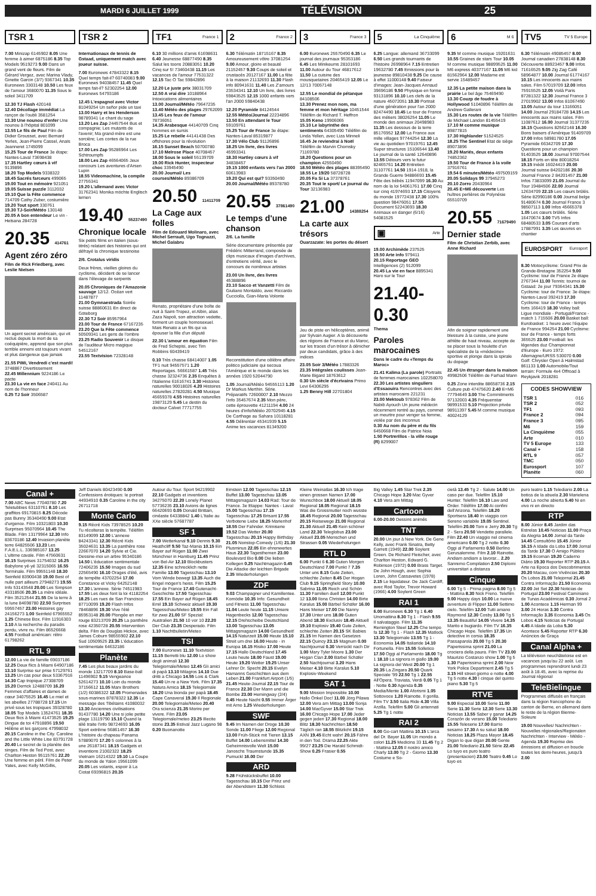MARDI 6 JUILLET 1999 TÉLÉVISION 25
TSR 1
7.00 Minizap 6145902 8.05 Une femme à aimer 6875186 8.35 Top Models 9519273 9.00 Dans un grand vent de fleurs. Film de Gérard Vergez, avec Marina Vlady, Ginette Garcin (3/7) 9367341 10.35 Euronews 3303148 10.50 Les feux de l'amour 3680070 11.35 Sous le soleil 3411709
12.30 TJ Flash 420148
12.40 Décollage immédiat La rançon de l'oubli 3581254
13.30 Une nounou d'enfer Une nounou à l'hôpital 801099
13.55 Le fils de Paul Film de Didier Grousset, avec Bernard Yerles, Jean-Pierre Cassel, Anaïs Jeanneret 1745099
15.25 Tour de France 3e étape: Nantes-Laval 73698438
17.35 Hartley cœurs à vif 9139896
18.20 Top Models 9338322
18.45 Sacrés farceurs 499065
19.00 Tout en mémoire 921051
19.05 Suisse puzzle 3112032
19.10 Que la Fête commence 714709 Cathy Zuber, costumière
19.20 Tout sport 330761
19.30 TJ-Soir/Météo 130148
20.05 A bon entendeur Le vin - Helsana 284728
20.35 414761
Agent zéro zéro
Film de Rick Friedberg, avec Leslie Nielsen
Un agent secret américain, qui vit reclus depuis la mort de sa coéquipière, apprend que son plus terrible ennemi est toujours vivant et plus dangereux que jamais
21.55 PiMi, Vendredi c'est mardi! 3748867 Divertissement
22.45 Millennium 9224186 Le pacte
23.30 La vie en face 240411 Au nom de l'honneur
0.25 TJ Soir 3506587
TSR 2
Internationaux de tennis de Gstaad, uniquement match avec joueur suisse.
7.00 Euronews 47843322 8.15 Quel temps fait-il? 60740083 9.00 Euronews 94038457 11.45 Quel temps fait-il? 52302254 12.00 Euronews 54793186
12.45 L'espagnol avec Victor 81049254 Un señor pide un taxi
13.00 Harry et les Henderson 98789341 Le chant du sage
13.20 Les Zap 24457544 Bus et compagnie; Les mutants de l'avenir; Ma grand-mère est une sorcière; Les contes de la rue Broca
17.00 Les Zap 95286964 Les Schtroumpfs
18.00 Les Zap 46564065 Jeux concours Les aventures d'Arsen Lupin
18.55 Videomachine, la compile 27755341
19.20 L'allemand avec Victor 31762341 Monika möchte Englisch lernen
19.40 55237490
Chronique locale
Six petits films en italien (sous-titrés) relatant des histoires qui ont défrayé la chronique tessinoise
2/6. Crotalus viridis
Deux frères, vieilles gloires du cyclisme, décident de se lancer dans l'élevage de serpents
20.05 Chroniques de l'Amazonie sauvage 12/12. Océan vert 11487877
21.00 Gymnaestrada Soirée suisse 88860631 En direct de Göteborg
22.30 TJ Soir 85957964
23.00 Tour de France 67167235
23.20 Que la Fête commence 50509341 Les gens de l'ombre
23.25 Radio Souvenir Le disque de l'auditeur Micro magique 54512167
23.55 Textvision 72328148
TF1 France 1
6.10 30 millions d'amis 61698631 6.40 Jeunesse 68877490 8.35 Salut les toons 20883051 10.20 Cinq sur 5! 73460438 11.15 Les vacances de l'amour 77531322 12.15 Tac O Tac 59842896
12.20 Le juste prix 38031709
12.50 A vrai dire 10188964 Intoxications alimentaires
13.00 Journal/Météo 79647235
13.40 Météo des plages 29762099
13.45 Les feux de l'amour 78736051
14.35 Arabesque 44140709 Cinq hommes en sursis
15.25 Le rebelle 44141438 Des offshores pour la révolution
16.15 Sunset Beach 50700780
17.10 Melrose Place 40708457
18.00 Sous le soleil 55139709
19.00 Rick Hunter, inspecteur choc 33945490
20.00 Journal/ Les courses/Météo 89386709
20.50 11411709
La Cage aux folles
Film de Edouard Molinaro, avec Michel Serrault, Ugo Tognazzi, Michel Galabru
Renato, propriétaire d'une boîte de nuit à Saint-Tropez, et Albin, alias Zaza Napoli, son attraction vedette, forment un couple homosexuel. Mais Renato a un fils qui va épouser la fille d'un député
22.30 L'amour en équation Film de Fred Schepisi, avec Tim Robbins 60439419
0.10 Très chasse 68414007 1.05 TF1 nuit 94557571 1.20 Reportages. 56661587 1.45 Très chasse 32324736 2.35 Enquêtes à l'italienne 61616741 3.30 Histoires naturelles 90018026 4.20 Histoires naturelles 27820281 4.50 Musique 45659378 4.55 Histoires naturelles 19873129 5.45 Le destin du docteur Calvet 77717755
2 France 2
6.30 Télématin 18715167 8.35 Amoureusement vôtre 37081254 9.00 Amour, gloire et beauté 21152457 9.30 Coups de soleil et crustacés 20127167 11.00 La fête à la maison 21132693 11.30 Flash info 80941631 11.40 Les Z'amours 23534341 12.10 Un livre, des livres 59843525 12.15 1000 enfants vers l'an 2000 59840438
12.20 Pyramide 84124544
12.55 Météo/Journal 22234896
13.50 En attendant le Tour 59109761
15.25 Tour de France 3e étape: Nantes-Laval 85319877
17.30 Vélo Club 91126896
18.25 Un livre, des livres 45993341
18.30 Hartley cœurs à vif 34838457
19.15 1000 enfants vers l'an 2000 60613983
19.20 Qui est qui? 93350490
20.00 Journal/Météo 89378780
20.55 37861490
Le temps d'une chanson
2/6. La famille
Série documentaire présentée par Frédéric Mitterrand, composée de clips musicaux d'images d'archives, d'entretiens vérité, avec le concours de nombreux artistes
23.00 Un livre, des livres 45388896
23.10 Sacco et Vanzetti Film de Giuliano Montaldo, avec Riccardo Cucciolla, Gian-Maria Volonte
Reconstitution d'une célèbre affaire politico judiciaire qui secoua l'Amérique et le monde dans les années 1920 52044790
1.05 Journal/Météo 94555113 1.20 Dr Markus Merthin. Série. Préparatifs 72600007 2.10 Mezzo l'info 35457674 2.35 Mon père, cette éprouvette 41211194 4.00 24 heures d'info/Météo 20702945 4.15 De Carthage au Sahara 10118281 4.55 Délirenlair 45341939 5.15 Anime tes vacances 81349200
3 France 3
6.00 Euronews 25570490 6.35 Le journal des journaux 95353186 6.45 Les Minikeums 28101693 11.00 Autour du Tour 46817612 11.50 La cuisine des mousquetaires 20465419 12.05 Le 12/13 70057148
12.55 Le mondial de pétanque 84108506
13.30 Prenez mon nom, ma femme et mon héritage 10451544 Téléfilm de Richard T. Heffron
15.05 Keno 19906065
15.10 Le labyrinthe des sentiments 64305490 Téléfilm de Linda Yellen, avec Liza Minneli
16.45 Je reviendrai à Noël Téléfilm de Marvin Chomsky 71169780
18.20 Questions pour un champion 42550490
18.50 Météo des plages 88395490
18.55 Le 19/20 58728728
20.05 Fa Si La 37378761
20.35 Tout le sport/ Le journal du Tour 32136983
21.00 14388254
La carte aux trésors
Ouarzazate: les portes du désert
Jeu de piste en hélicoptères, animé par Sylvain Augier. A la découverte des régions de France et du Maroc, sur les traces d'un trésor à dénicher par deux candidats, grâce à des indices
23.05 Soir 3/Météo 17883326
23.35 Intégrales coulisses Jean-Marie Bigard 18763612
0.30 Un siècle d'écrivains Primo Levi 64306295
1.25 Benny Hill 22701804
5 La Cinquième
6.25 Langue: allemand 36733099 6.50 Les grands tournants de l'histoire 26998964 7.15 Entretien 19632780 7.45 Emissions pour la jeunesse 89810438 9.25 De cause à effet 11000148 9.40 Faiseur d'images: Jean-Jacques Annaud 39696186 9.50 Physique en forme 93131896 10.10 Les clefs de la nature 45072051 10.30 Portrait d'une génération pour l'an 2000 82474490 10.45 Le tour de France des métiers 38026254 11.05 Le monde des animaux 20498983 11.35 Les dessous de la terre 85176952 12.00 La France aux mille villages 97744254 12.30 La vie au quotidien 97019761 12.45 Super structures 15106544 13.40 Le journal de la santé 12640896 13.55 Détours vers le futur 82465761 14.20 Entretien 31107761 14.50 1914-1918, la Grande Guerre 94886693 15.45 Fête des bébés 11947099 16.30 Au nom de la loi 54061761 17.00 Cinq sur cinq 41974693 17.15 Citoyens du monde 19772438 17.30 100% question 98476051 17.55 Document 52243693 18.30 Animaux en danger (6/16) 54081525
▣ Arte
19.00 Archimède 237525
19.50 Arte info 979411
20.15 Reportage GEO Intelligences (2) 912099
20.45 La vie en face 8895341 Haro sur le Tour
21.40-0.30
Thema
Paroles marocaines
Dans le cadre du «Temps du Maroc»
21.41 Kalima (La parole) Portraits de femmes marocaines 102258070
22.30 Les artistes singuliers d'Essaouira Rencontres avec des artistes marocains 221231
23.00 Mektoub 978362 Film de Nabib Ayouch Un jeune médecin récemment rentré au pays, commet un meurtre pour venger sa femme, violée par des inconnus
0.30 Au nom du père et du fils 6450668 Film de Patrice Noia
1.50 Portrerillos - la ville rouge (R) 8299007
6 M 6
9.35 M comme musique 19201631 10.55 Graines de stars Tour 10.05 M comme musique 98899525 11.00 M6 express 40377167 11.05 M6 kid 81562964 12.00 Madame est servie 15489457
12.35 La petite maison dans la prairie Le bel âge 75469490
13.30 Couzp de foudre à Hollywood 51040896 Téléfilm de Andrew Gallerani
15.30 Les routes de la vie Téléfilm de Michael Landon 81455419
17.10 M comme musique 89877815
17.30 Highlander 51524525
18.25 The Sentinel Etat de siège 89073896
19.20 Mariés, deux enfants 74852362
19.50 Tour de France à la voile 37916761
19.54 6 minutes/Météo 497509159
20.05 Solidays 99 37945273
20.10 Zorro 20430964
20.45 E=M6 découverte Les huîtres perlières de Polynésie 65510709
20.55 71679490
Dernier stade
Film de Christian Zerbib, avec Anne Richard
Afin de soigner rapidement une blessure à la cuisse, une jeune athlète de haut niveau, accepte de se placer sous la houlette d'un spécialiste de la «médecine» sportive et plonge dans la spirale du dopage
22.45 Un étranger dans la maison 49982506 Téléfilm de Farhad Mann
0.25 Zone interdite 88658736 2.15 Culture pub 47475620 2.40 E=M6 77794649 3.00 The Commitments 97132003 4.35 Fréquenstar 98991533 5.10 Projection privée 98911397 5.45 M comme musique 40024129
TV5 TV 5 Europe
6.30 Télématin 49085457 8.00 Journal canadien 27838148 8.30 Découverte 88923457 9.00 Infos 71616525 9.05 Zig Zag Café 58964877 10.00 Journal 61774167 10.15 Les innocents aux mains sales. Film 57019709 12.00 Infos 75915525 12.05 Voilà Paris 87281322 12.30 Journal France 3 27019902 13.00 Infos 81067490 13.05 Autour du tour 13166051 14.00 Journal 29184728 14.15 Les innocents aux mains sales. Film 11087612 16.00 Journal 31377235 16.15 Questions 82562148 16.30 Bons baisers d'Amérique 91409709 17.00 Infos 58981780 17.05 Pyramide 66342709 17.30 Questions pour un champion 91403525 18.00 Journal 97007544 18.15 Forts en tête 80018254 19.15 Inédit 16024419 20.00 Journal suisse 84202186 20.30 Journal France 2 84201457 21.00 Infos 73833099 21.05 Journal du Tour 19484506 22.00 Journal 12634709 22.15 Les cœurs brûlés. Série 82990186 0.00 Journal belge 91480674 0.30 Journal France 3 98507113 1.00 Infos 45665378 1.05 Les cœurs brûlés. Série 16470674 3.00 TV5 Infos 68480533 3.05 Courant d'arts 17887991 3.35 Les œuvres en chantier
EUROSPORT Eurosport
8.30 Motocyclisme: Grand Prix de Grande-Bretagne 352254 9.00 Cyclisme: tour de France 2e étape 2767344 11.00 Tennis: tournoi de Gstaad: 2e jour 79364341 15.30 Cyclisme: tour de France: 3e étape: Nantes-Laval 392419 17.30 Cyclisme: tour de France - temps forts 166419 18.30 Volley ball: Ligue mondiale - Portugal/France - match 1 715506 20.00 Basket ball: Eurobasket: 1 heure avec l'équipe de France 994254 21.00 Cyclisme: tour de France - temps forts 365525 23.00 Football: les légendes duz Championnat d'Europe - Euro 1972: Allemagne/URSS 530070 0.00 Golf: Chrysler Open à Halmstad 861133 1.00 Automobile/Tout terrain: Formule 4x4 Offroad à Reykjavik 2018281
CODES SHOWVIEW
| TSR 1 | 016 |
| TSR 2 | 052 |
| TF1 | 093 |
| France 2 | 094 |
| France 3 | 095 |
| M6 | 159 |
| La Cinquième | 055 |
| Arte | 010 |
| TV 5 Europe | 133 |
| Canal + | 158 |
| RTL 9 | 057 |
| TMC | 050 |
| Eurosport | 107 |
| Planète | 060 |
Canal +
7.00 ABC News 77040780 7.20 Teletubbies 63110761 8.10 Les graffitos 69170815 8.25 Décode pas Bunny 35340490 9.00 Etat d'urgence. Film 10321803 10.30 Surprises 95070964 10.45 The Blade. Film 13179964 12.30 Info 83670186 12.40 Invasion planète terre 64825506 13.23 Les F.A.E.L.L. 336985167 13.25 L'ultime cavale. Film 47560631 16.15 Surprises 31754032 16.25 Babylone yé-yé 32315065 16.55 Terminale. Film 99551148 18.30 Seinfeld 83900438 19.00 Best of nulle part ailleurs 27948273 19.55 Info 53143548 20.00 Les Simpson 43318506 20.35 La mère idéale. Film 35212544 21.55 De la terre à la lune 84698780 22.50 Surprises 59557457 23.00 Histoires gay 24156273 1.00 Seinfeld 67965552 1.25 Chinese Box. Film 11916303 3.10 A la recherche du paradis perdu, vivre nu. Film 86526668 4.55 Football américain: rétro 61798262
RTL 9
12.00 La vie de famille 69037186 12.25 Deux flics à Miami 64907186 13.10 Surprise sur prise 57129761 13.25 Un cas pour deux 53367916 14.30 Cap tropique 27308709 15.20 Derrick 12488709 16.20 Femmes d'affaires et dames de cœur 34075525 16.45 Le miel et les abeilles 27788728 17.15 Un privé sous les tropiques 39328780 18.05 Top Models 13524761 18.35 Deux flics à Miami 41473525 19.25 Dingue de toi 47918896 19.50 Hélène et les garçons 47998032 20.15 Caroline in the City. Caroline and the Little White Lise 83791728 20.40 Le secret de la planète des singes. Film de Ted Post, avec Charlton Heston 95115761 22.20 Une femme en péril. Film de Peter Yates, avec Kelly McGillis,
Jeff Daniels 80423490 0.00 Confessions érotiques: le portrait 44934910 0.35 Caroline in the city 26711718
Monte Carlo
9.15 Récré Kids 73978525 10.20 Tu récolteras la tempête. Téléfilm 83149099 12.00 L'annexe 84243341 12.30 Récré Kids 35024631 13.35 La panthère rose 22667070 14.20 Sylvie et Cie. Dessine-moi un arbre 95340186 14.50 L'éducation sentimentale 72406235 15.50 Images du sud 22565490 16.10 Orages d'été, avis de tempête 43702254 17.00 Constance et Vicky 64252148 17.30 L'annexe. Série 74511983 17.55 Les deux font la loi 41182254 18.25 Les rues de San Francisco 87710099 19.20 Flash Infos 78468896 19.30 Vive l'été 85953148 20.00 Plongée en mer rouge 83213709 20.25 La panthère rose 42350728 20.55 Intervention delta. Film de Douglas Hickox, avec James Coburn 98555902 22.10 Sud 10509525 23.35 L'éducation sentimentale 64632186
Planète
7.45 Les plus beaux jardins du monde 13217709 8.10 Base-ball 11496902 9.15 Vengeance 52614273 10.10 Loin du monde 37156612 11.05 Marx Brothers (1/2) 60386322 12.05 Promenades sous-marines 87878322 12.35 Le message des Tibétains 41080032 13.30 Anciennes civilisations 91437780 14.20 Une si jolie petite plage 13119790 15.10 Quand la télé traite l'info 98724693 16.05 Sport extrême 56861457 16.30 L'histoire du chapeau Panama 57889070 17.20 5 colonnes à la une 26187341 18.15 Gadgets et inventions 21002322 18.25 Vietnam 16214322 19.10 La Coupe du monde de Yalon 19561099 20.05 Les volants, espoir à La Ciotat 69396815 20.35
Autour du Tour. Sport 94219902 22.10 Gadgets et inventions 34275070 22.20 Lonely Planet 57736235 23.10 Avions de lignes 66420693 0.05 Donald Brittain, cinéaste 64338842 1.40 L'Italie au XXe siècle 57687787
SF 1
7.00 Wetterkanal 9.10 Dennis 9.30 Heathcliff 9.50 Taz-Mania 10.15 Ein Bayer auf Rügen 11.00 Zwei Münchner in Hamburg 11.45 Prinz von Bel-Air 12.10 Blockbusters 12.35 Eine schrecklich nette Familie 13.00 Tagesschau 13.10 Vom Winde bewegt 13.35 Auch die Engel mögen's heiss. Film 15.25 Tour de France 17.40 Gutenacht-Geschichte 17.50 Tagesschau 17.55 Ein Bayer auf Rügen 18.45 Emil 19.10 Schweiz aktuell 19.30 Tagesschau/Meteo 19.55 Ein Fall für zwei 21.00 SF Spezial: Australien 21.50 10 vor 10 22.20 Der Club 23.35 Desperado. Film 1.10 Nachtbulletin/Meteo
TSI
7.00 Euronews 11.10 Textvision 11.15 Berretti blu 12.00 Lo show degli animali 12.30 Telegiornale/Meteo 12.45 Gli amici di papà 13.10 Milagros 14.10 Due dritti a Chicago 14.55 Lois & Clark 15.40 Un re a New York. Film 17.35 Natura Amica 18.15 Telegiornale 18.20 Una bionda per papà 18.45 Cape Canaveral 19.30 Il Regionale 20.00 Telegiornale/Meteo 20.40 Ora scienza 21.35 Morire per vivere. Film 23.05 Telegiornale/meteo 23.25 Illecite storie 23.35 Estival Jazz Lugano 98 0.20 Buonanotte
Einstein 12.00 Tagesschau 12.15 Buffet 13.00 Tagesschau 13.05 Mittagsmagazin 14.03 Rad: Tour de France. 3e Etappe: Nantes - Laval 15.00 Tagesschau 17.15 Tagesschau 17.25 Brisant 17.55 Verbotene Liebe 18.25 Marienhof 18.55 Der Fahnder. Krimiserie 19.52 Das Wetter 20.00 Tagesschau 20.15 Happy Birthday 21.05 Nonstop-Comedy (1/6) 21.30 Plusminus 22.05 Ein ehrenwertes Haus 22.30 Tagesthemen 23.00 Boulevard Bio 0.00 Die lieben Kollegen 0.25 Nachtmagazin 0.45 Die Attacke der leichten Brigade 2.35 Wiederholungen
ZDF
9.03 Champagner und Kamillentee. Komödie 10.35 Info: Gesundheit und Fitness 11.00 Tagesschau 11.04 Leute heute 11.15 Unsere Hagenbecks 12.00 Tagesschau 12.15 Drehscheibe Deutschland 13.00 Tagesschau 13.05 Mittagsmagazin 14.00 Gesundheit! 14.15 Naturzeit 15.00 Heute 15.10 Streit um drei 16.00 Heute - in Europa 16.15 Risiko 17.00 Heute 17.15 Hallo Deutschland 17.45 Leute heute 18.00 Faust 19.00 Heute 19.20 Wetter 19.25 Unser Lehrer Dr. Specht 20.15 Evelyn Hamanns Geschichten aus dem Leben 21.00 Frankfurt Airport (1/5) 21.45 Heute-Journal 22.15 Tour de France 22.30 Der Mann und die Bombe 23.00 Hemingway (2/4) 0.45 Heute Nacht 0.55 Immer Ärger mit Arno 1.25 Wiederholungen
SWF
9.45 Im Namen der Droge 10.30 Sonde 11.00 Fliege 12.00 Regional 13.00 Früh-Stück mit Tieren 13.15 Buffet 14.00 Lebensmittel 14.30 Geheimnisvolle Welt 15.00 Janoschs Traumstunde 15.35 Pumuckl 16.00 Der
ARD
9.28 Frühstücksbuffet 10.00 Tagesschau 10.15 Der Prinz und der Abendstern 11.30 Schloss
Kleine Weinatlas 16.30 Ich trage einen grossen Namen 17.00 Wunschbox 18.00 Aktuell 18.05 Regional 18.05 Regional 18.15 Was die Grossmutter noch wusste 18.45 Regional 20.00 Tagesschau 20.15 Reisewege 21.00 Regional 21.30 Aktuell 21.45 Kein schöner Land 22.30 Teleglobus 23.00 Aktuell 23.05 Menschen und Strassen 0.05 Wiederholungen
RTL D
6.00 Punkt 6 6.30 Guten Morgen Deutschland 7.00 Punkt 7 7.35 Unter uns 8.15 Gute Zeiten, schlechte Zeiten 8.45 Der Hogan Club 9.15 Springfield Story 10.00 Sabrina 11.05 Reich und Schön 11.30 Familien duell 12.00 Punkt 12 13.00 Ilona Christen 14.00 Birte Karalus 15.00 Bärbel Schäfer 16.00 Hans Meiser 17.00 Die Nanny 17.30 Unter uns 18.00 Guten Abend 18.30 Exclusiv 18.45 Aktuell 19.10 Explosiv 19.40 Gute Zeiten, schlechte Zeiten 20.15 SK Babies 21.15 Im Namen des Gesetzes 22.15 Quincy 23.15 Magnum 0.00 Nachtjournal 0.30 Verrückt nach Dir 1.00 Mary Tyler Moore 1.30 Der Hogan Clan 2.00 Bärbel Schäfer 2.50 Nachtjournal 3.20 Hans Meiser 4.10 Birte Karalus 5.10 Explosiv-Weekend
SAT 1
9.00 Mission Impossible 10.00 Hallo Onkel Doc! 11.00 Jörg Pilawa 12.00 Vera am Mittag 13.00 Sonja 14.00 MacGyver 15.00 Star Trek 16.00 Chicago Hope 17.00 Jeder gegen jeden 17.30 Regional 18.00 Blitz 18.30 Nachrichten 18.50 Täglich ran 18.55 Blitzlicht 19.15 AXN 19.45 Echt wahr! 20.15 Fähre in den Tod. Drama 22.25 Akte 99/27 23.25 Die Harald Schmidt-Show 0.25 Frasier 0.55
Big Valley 1.45 Star Trek 2.35 Chicago Hope 3.20 Mac Gyver 4.10 Vera am Mittag
Cartoon
6.00-20.00 Dessins animés
TNT
20.00 Un jour à New York. De Gene Kelly, avec Frank Sinatra, Betty Garrett (1949) 22.00 Soylent Green. De Richard Fleischer, avec Charlton Heston, Edward G. Robinson (1972) 0.00 Brass Target. De John Hough, avec Sophia Loren, John Cassavetes (1978) 2.15 Le liquidateur. De Jack Cardiff, avec Rod Taylor, Trevor Howard (1966) 4.00 Soylent Green
RAI 1
6.00 Euronews 6.30 Tg 1 6.40 Unomattina 8.30 Tg 1 - Flash 9.55 Il salvataggio. Film 11.35 Remington Steel 12.25 Che tempo fa 12.30 Tg 1 - Flash 12.35 Matlock 13.30 Telegiornale 13.55 Tg 1 - Economia 14.05 Italiaride 14.10 Fortunella. Film 15.55 Solletico 17.50 Oggi al Parlamento 18.00 Tg 1 18.10 La signora in giallo 19.00 La signora del West 20.00 Tg 1 20.35 La Zingara 20.50 Quark Speciale '99 22.50 Tg 1 22.55 All'Opera. Traviata, Verdi 0.05 Tg 1 - Notte 0.30 Agenda 0.35 Media/Mente 1.00 Aforismi 1.05 Sottovoce 1.20 Rainotte. Il gorilla. Film TV 3.50 Italia Ride 4.30 Villa Arzilla. Telefilm 5.00 Gli antennati 5.25 Tg 1 notte
RAI 2
8.00 Go-cart Mattina 10.15 L'arca del Dr. Bayer 11.05 Un mondo a colori 11.25 Medicina 33 11.45 Tg 2 - Mattina 12.05 Il nostro amico Charly 13.00 Tg 2 - Giorno 13.30 Costume e So-
cietà 13.45 Tg 2 - Salute 14.00 Un caso per due. Telefilm 15.10 Hunter. Telefilm 16.10 Law and Order. Téléfilm 17.00 Ai confini dell'Arizona. Telefilm 18.20 Sportsera 18.40 In viaggio con Sereno variabile 19.05 Sentinel. Telefilm 20.00 Tom e Jerry 20.30 Tg 2 - Sera 20.50 Vendette parallele. Film 22.40 Un viaggio nel cinema americano 0.00 Tg 2 notte 0.30 Oggi al Parlamento 0.50 Berlino Gerusalemme. Film 2.10 Rainotte. Andiam andiam a lavorar... 2.20 Sanremo Compilation 2.50 Diplomi universitari a distanza
Cinque
6.00 Tg 5 - Prima pagina 8.00 Tg 5 - Mattina 8.30 Nick Freno. Telefilm 9.00 Happy days 10.00 Le nuove avventure di Flipper 11.00 Settimo cielo. Telefilm 12.00 Tutti amano Raymond 12.30 Cosby 13.00 Tg 5 13.35 Beautiful 14.05 Vivere 14.35 Marito e bugiardo. Film TV 16.35 Chicago Hope. Telefilm 17.35 Un detective in corsia 18.35 Passaparola 20.00 Tg 5 20.30 Paperissima sprint 21.00 La crociera della paura. Film TV 23.00 Maurizio Costanzo show 1.00 Tg 5 1.30 Paperissima sprint 2.00 New York Police Department 2.45 Tg 5 3.15 Hill street giorno e notte 4.00 Tg 5 notte 4.30 I cinque del quinto piano 5.30 Tg 5
RTVE
9.00 Especial 10.00 Serie 11.00 Serie 11.30 Serie 12.30 Serie 13.30 Noticias 13.55 Saber y ganar 14.25 Corazón de verano 15.00 Telediario 15.55 Teleserie 17.00 Barrio sesamo 17.30 A su salud 18.00 Noticias 18.25 Plaza Mayor 18.45 Digan lo que digan 20.00 Gente 21.00 Telediario 21.50 Série 22.45 Lo tuyo es puro teatro (presentacion) 23.00 Teatro 0.45 Lo tuyo es
puro teatro 1.15 Telediario 2.00 La botica de la abuela 2.30 Marielena 4.00 La noche abierta 5.40 Ni en vivo ni en directo
RTP
8.00 Júnior 8.45 Jardim das Estrelas 10.45 Noticias 11.00 Praça da Alegria 14.00 Jornal da Tarde 14.45 Consultório 15.45 Júnior 16.15 A Idade da Loba 17.00 Jornal da Tarde 17.30 O Amigo Público 19.15 Ecoman 19.20 Caderno Diário 19.30 Reporter RTP 20.15 A Arte na Epoca dos Descobrimentos 20.20 Macau, com Vivências 20.30 Os Lobos 21.00 Telejornal 21.45 Contra Informação 21.50 Economia 22.00 Jet Set 22.30 Noticias de Portugal 23.00 Festival Caminiano de Tunas Académicas 0.30 Jornal 2 1.00 Acontece 1.15 Herman 99 3.00 24 Horas 3.30 Contra Informação 3.35 Economia 3.45 Os Lobos 4.15 Noticias de Portugal 4.45 A Idade da Loba 5.30 Acontece 5.45 Reporter RTP 6.30 Anúncios de Graça
Canal Alpha +
La télévision neuchâteloise est en vacances jusqu'au 22 août. Les programmes reprendront lundi 23 août à 18.45, avec la reprise du Journal régional
TeleBielingue
Programmes diffusés en français dans la région francophone du canton de Berne, en allemand dans le reste de la région Bienne-Soleure
19.00 Nouvelles/ Nachrichten - Nouvelles régionales/Regionalen Nachrichten - Interview - Météo - Agenda 19.30 Reprise des émissions et diffusion en boucle toutes les demi-heures, jusqu'à 2.00